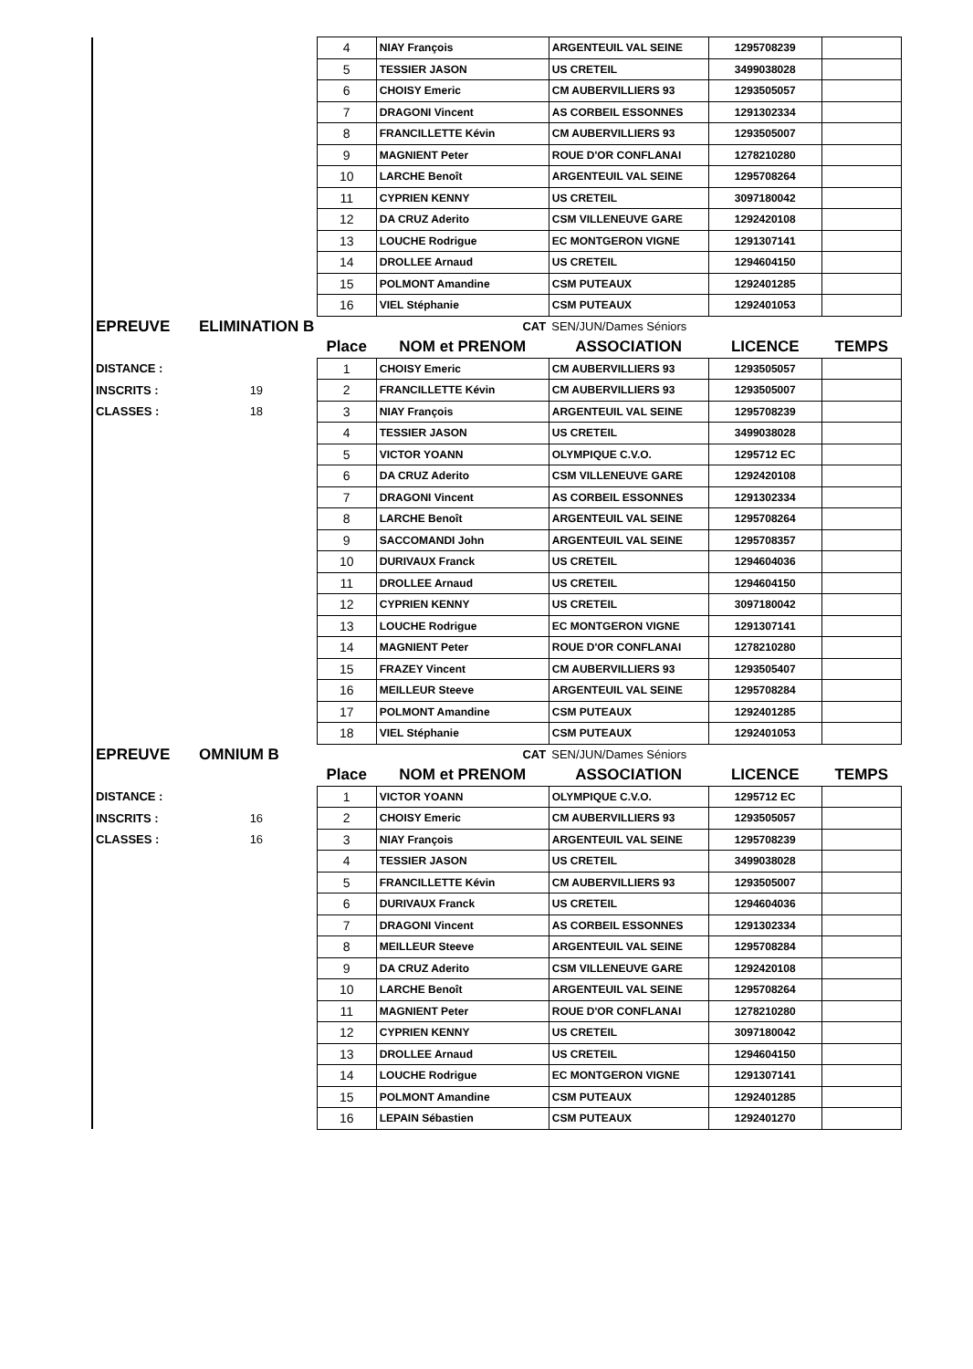| | | 4 | NIAY François | ARGENTEUIL VAL SEINE | 1295708239 | |
| | | 5 | TESSIER JASON | US CRETEIL | 3499038028 | |
| | | 6 | CHOISY Emeric | CM AUBERVILLIERS 93 | 1293505057 | |
| | | 7 | DRAGONI Vincent | AS CORBEIL ESSONNES | 1291302334 | |
| | | 8 | FRANCILLETTE Kévin | CM AUBERVILLIERS 93 | 1293505007 | |
| | | 9 | MAGNIENT Peter | ROUE D'OR CONFLANAI | 1278210280 | |
| | | 10 | LARCHE Benoît | ARGENTEUIL VAL SEINE | 1295708264 | |
| | | 11 | CYPRIEN KENNY | US CRETEIL | 3097180042 | |
| | | 12 | DA CRUZ Aderito | CSM VILLENEUVE GARE | 1292420108 | |
| | | 13 | LOUCHE Rodrigue | EC MONTGERON VIGNE | 1291307141 | |
| | | 14 | DROLLEE Arnaud | US CRETEIL | 1294604150 | |
| | | 15 | POLMONT Amandine | CSM PUTEAUX | 1292401285 | |
| | | 16 | VIEL Stéphanie | CSM PUTEAUX | 1292401053 | |
| EPREUVE | ELIMINATION B | | CAT | SEN/JUN/Dames Séniors | | |
| | | Place | NOM et PRENOM | ASSOCIATION | LICENCE | TEMPS |
| DISTANCE : | | 1 | CHOISY Emeric | CM AUBERVILLIERS 93 | 1293505057 | |
| INSCRITS : | 19 | 2 | FRANCILLETTE Kévin | CM AUBERVILLIERS 93 | 1293505007 | |
| CLASSES : | 18 | 3 | NIAY François | ARGENTEUIL VAL SEINE | 1295708239 | |
| | | 4 | TESSIER JASON | US CRETEIL | 3499038028 | |
| | | 5 | VICTOR YOANN | OLYMPIQUE C.V.O. | 1295712 EC | |
| | | 6 | DA CRUZ Aderito | CSM VILLENEUVE GARE | 1292420108 | |
| | | 7 | DRAGONI Vincent | AS CORBEIL ESSONNES | 1291302334 | |
| | | 8 | LARCHE Benoît | ARGENTEUIL VAL SEINE | 1295708264 | |
| | | 9 | SACCOMANDI John | ARGENTEUIL VAL SEINE | 1295708357 | |
| | | 10 | DURIVAUX Franck | US CRETEIL | 1294604036 | |
| | | 11 | DROLLEE Arnaud | US CRETEIL | 1294604150 | |
| | | 12 | CYPRIEN KENNY | US CRETEIL | 3097180042 | |
| | | 13 | LOUCHE Rodrigue | EC MONTGERON VIGNE | 1291307141 | |
| | | 14 | MAGNIENT Peter | ROUE D'OR CONFLANAI | 1278210280 | |
| | | 15 | FRAZEY Vincent | CM AUBERVILLIERS 93 | 1293505407 | |
| | | 16 | MEILLEUR Steeve | ARGENTEUIL VAL SEINE | 1295708284 | |
| | | 17 | POLMONT Amandine | CSM PUTEAUX | 1292401285 | |
| | | 18 | VIEL Stéphanie | CSM PUTEAUX | 1292401053 | |
| EPREUVE | OMNIUM B | | CAT | SEN/JUN/Dames Séniors | | |
| | | Place | NOM et PRENOM | ASSOCIATION | LICENCE | TEMPS |
| DISTANCE : | | 1 | VICTOR YOANN | OLYMPIQUE C.V.O. | 1295712 EC | |
| INSCRITS : | 16 | 2 | CHOISY Emeric | CM AUBERVILLIERS 93 | 1293505057 | |
| CLASSES : | 16 | 3 | NIAY François | ARGENTEUIL VAL SEINE | 1295708239 | |
| | | 4 | TESSIER JASON | US CRETEIL | 3499038028 | |
| | | 5 | FRANCILLETTE Kévin | CM AUBERVILLIERS 93 | 1293505007 | |
| | | 6 | DURIVAUX Franck | US CRETEIL | 1294604036 | |
| | | 7 | DRAGONI Vincent | AS CORBEIL ESSONNES | 1291302334 | |
| | | 8 | MEILLEUR Steeve | ARGENTEUIL VAL SEINE | 1295708284 | |
| | | 9 | DA CRUZ Aderito | CSM VILLENEUVE GARE | 1292420108 | |
| | | 10 | LARCHE Benoît | ARGENTEUIL VAL SEINE | 1295708264 | |
| | | 11 | MAGNIENT Peter | ROUE D'OR CONFLANAI | 1278210280 | |
| | | 12 | CYPRIEN KENNY | US CRETEIL | 3097180042 | |
| | | 13 | DROLLEE Arnaud | US CRETEIL | 1294604150 | |
| | | 14 | LOUCHE Rodrigue | EC MONTGERON VIGNE | 1291307141 | |
| | | 15 | POLMONT Amandine | CSM PUTEAUX | 1292401285 | |
| | | 16 | LEPAIN Sébastien | CSM PUTEAUX | 1292401270 | |